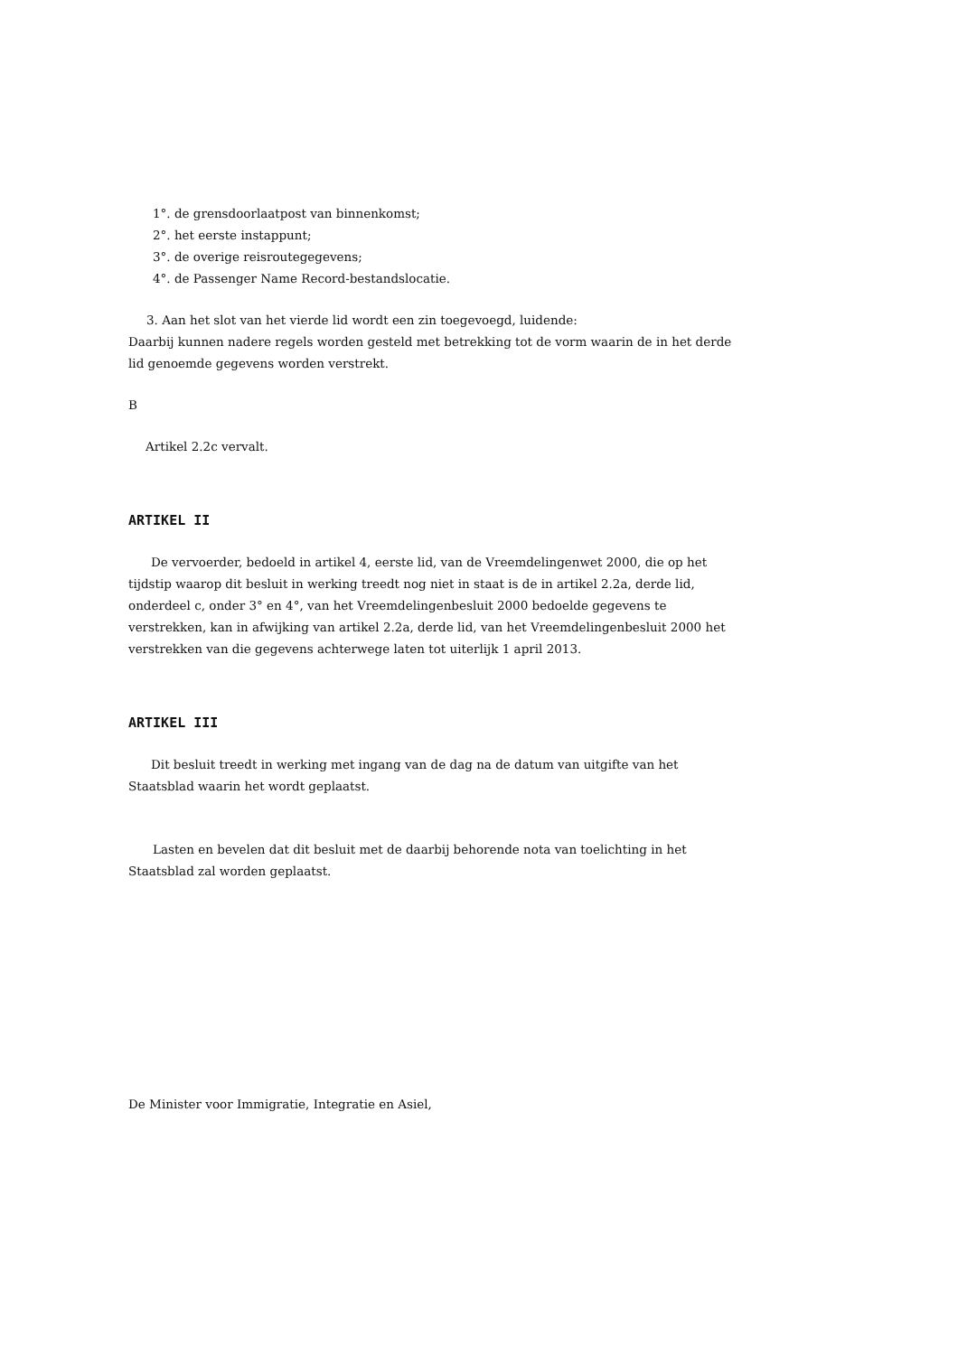1°. de grensdoorlaatpost van binnenkomst;
2°. het eerste instappunt;
3°. de overige reisroutegegevens;
4°. de Passenger Name Record-bestandslocatie.
3. Aan het slot van het vierde lid wordt een zin toegevoegd, luidende:
Daarbij kunnen nadere regels worden gesteld met betrekking tot de vorm waarin de in het derde lid genoemde gegevens worden verstrekt.
B
Artikel 2.2c vervalt.
ARTIKEL II
De vervoerder, bedoeld in artikel 4, eerste lid, van de Vreemdelingenwet 2000, die op het tijdstip waarop dit besluit in werking treedt nog niet in staat is de in artikel 2.2a, derde lid, onderdeel c, onder 3° en 4°, van het Vreemdelingenbesluit 2000 bedoelde gegevens te verstrekken, kan in afwijking van artikel 2.2a, derde lid, van het Vreemdelingenbesluit 2000 het verstrekken van die gegevens achterwege laten tot uiterlijk 1 april 2013.
ARTIKEL III
Dit besluit treedt in werking met ingang van de dag na de datum van uitgifte van het Staatsblad waarin het wordt geplaatst.
Lasten en bevelen dat dit besluit met de daarbij behorende nota van toelichting in het Staatsblad zal worden geplaatst.
De Minister voor Immigratie, Integratie en Asiel,